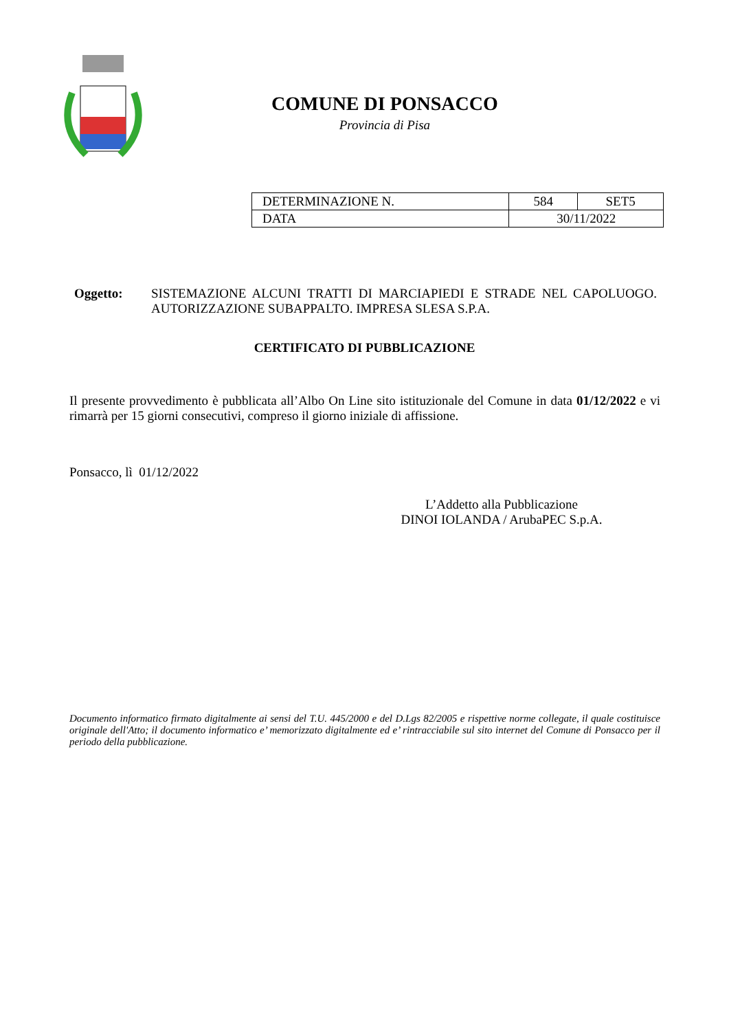COMUNE DI PONSACCO
Provincia di Pisa
| DETERMINAZIONE N. | 584 | SET5 |
| DATA | 30/11/2022 | |
Oggetto: SISTEMAZIONE ALCUNI TRATTI DI MARCIAPIEDI E STRADE NEL CAPOLUOGO. AUTORIZZAZIONE SUBAPPALTO. IMPRESA SLESA S.P.A.
CERTIFICATO DI PUBBLICAZIONE
Il presente provvedimento è pubblicata all’Albo On Line sito istituzionale del Comune in data 01/12/2022 e vi rimarrà per 15 giorni consecutivi, compreso il giorno iniziale di affissione.
Ponsacco, lì 01/12/2022
L’Addetto alla Pubblicazione
DINOI IOLANDA / ArubaPEC S.p.A.
Documento informatico firmato digitalmente ai sensi del T.U. 445/2000 e del D.Lgs 82/2005 e rispettive norme collegate, il quale costituisce originale dell'Atto; il documento informatico e’ memorizzato digitalmente ed e’ rintracciabile sul sito internet del Comune di Ponsacco per il periodo della pubblicazione.